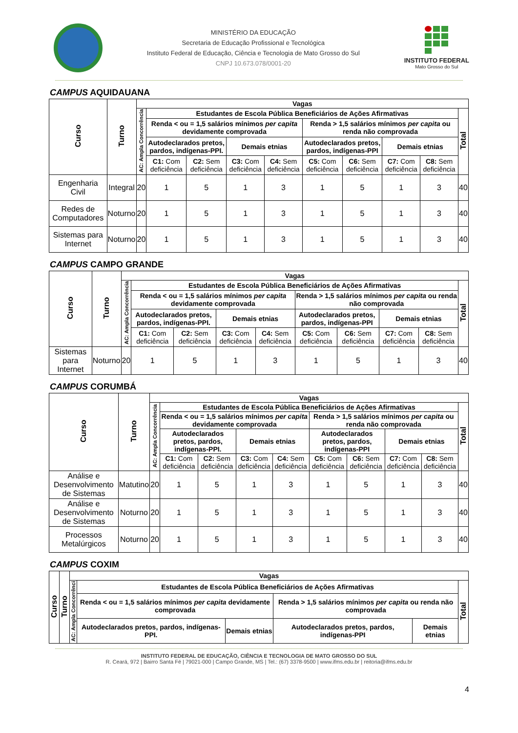MINISTÉRIO DA EDUCAÇÃO
Secretaria de Educação Profissional e Tecnológica
Instituto Federal de Educação, Ciência e Tecnologia de Mato Grosso do Sul
CNPJ 10.673.078/0001-20
INSTITUTO FEDERAL
Mato Grosso do Sul
CAMPUS AQUIDAUANA
| Curso | Turno | Vagas | | | | | | | | | |
| --- | --- | --- | --- | --- | --- | --- | --- | --- | --- | --- | --- |
| | | AC: Ampla Concorrência | Estudantes de Escola Pública Beneficiários de Ações Afirmativas | | | | | | | | Total |
| | | | Renda < ou = 1,5 salários mínimos per capita devidamente comprovada | | | | Renda > 1,5 salários mínimos per capita ou renda não comprovada | | | | |
| | | | Autodeclarados pretos, pardos, indígenas-PPI. | | Demais etnias | | Autodeclarados pretos, pardos, indígenas-PPI | | Demais etnias | | |
| | | | C1: Com deficiência | C2: Sem deficiência | C3: Com deficiência | C4: Sem deficiência | C5: Com deficiência | C6: Sem deficiência | C7: Com deficiência | C8: Sem deficiência | |
| Engenharia Civil | Integral | 20 | 1 | 5 | 1 | 3 | 1 | 5 | 1 | 3 | 40 |
| Redes de Computadores | Noturno | 20 | 1 | 5 | 1 | 3 | 1 | 5 | 1 | 3 | 40 |
| Sistemas para Internet | Noturno | 20 | 1 | 5 | 1 | 3 | 1 | 5 | 1 | 3 | 40 |
CAMPUS CAMPO GRANDE
| Curso | Turno | Vagas | | | | | | | | | |
| --- | --- | --- | --- | --- | --- | --- | --- | --- | --- | --- | --- |
| | | AC: Ampla Concorrência | Estudantes de Escola Pública Beneficiários de Ações Afirmativas | | | | | | | | Total |
| | | | Renda < ou = 1,5 salários mínimos per capita devidamente comprovada | | | | Renda > 1,5 salários mínimos per capita ou renda não comprovada | | | | |
| | | | Autodeclarados pretos, pardos, indígenas-PPI. | | Demais etnias | | Autodeclarados pretos, pardos, indígenas-PPI | | Demais etnias | | |
| | | | C1: Com deficiência | C2: Sem deficiência | C3: Com deficiência | C4: Sem deficiência | C5: Com deficiência | C6: Sem deficiência | C7: Com deficiência | C8: Sem deficiência | |
| Sistemas para Internet | Noturno | 20 | 1 | 5 | 1 | 3 | 1 | 5 | 1 | 3 | 40 |
CAMPUS CORUMBÁ
| Curso | Turno | Vagas | | | | | | | | | |
| --- | --- | --- | --- | --- | --- | --- | --- | --- | --- | --- | --- |
| | | AC: Ampla Concorrência | Estudantes de Escola Pública Beneficiários de Ações Afirmativas | | | | | | | | Total |
| | | | Renda < ou = 1,5 salários mínimos per capita devidamente comprovada | | | | Renda > 1,5 salários mínimos per capita ou renda não comprovada | | | | |
| | | | Autodeclarados pretos, pardos, indígenas-PPI. | | Demais etnias | | Autodeclarados pretos, pardos, indígenas-PPI | | Demais etnias | | |
| | | | C1: Com deficiência | C2: Sem deficiência | C3: Com deficiência | C4: Sem deficiência | C5: Com deficiência | C6: Sem deficiência | C7: Com deficiência | C8: Sem deficiência | |
| Análise e Desenvolvimento de Sistemas | Matutino | 20 | 1 | 5 | 1 | 3 | 1 | 5 | 1 | 3 | 40 |
| Análise e Desenvolvimento de Sistemas | Noturno | 20 | 1 | 5 | 1 | 3 | 1 | 5 | 1 | 3 | 40 |
| Processos Metalúrgicos | Noturno | 20 | 1 | 5 | 1 | 3 | 1 | 5 | 1 | 3 | 40 |
CAMPUS COXIM
| Curso | Turno | Vagas | | | | | |
| --- | --- | --- | --- | --- | --- | --- | --- |
| | | AC: Ampla Concorrênci | Estudantes de Escola Pública Beneficiários de Ações Afirmativas | | | | Total |
| | | | Renda < ou = 1,5 salários mínimos per capita devidamente comprovada | | Renda > 1,5 salários mínimos per capita ou renda não comprovada | | |
| | | | Autodeclarados pretos, pardos, indígenas-PPI. | Demais etnias | Autodeclarados pretos, pardos, indígenas-PPI | Demais etnias | |
4
INSTITUTO FEDERAL DE EDUCAÇÃO, CIÊNCIA E TECNOLOGIA DE MATO GROSSO DO SUL
R. Ceará, 972 | Bairro Santa Fé | 79021-000 | Campo Grande, MS | Tel.: (67) 3378-9500 | www.ifms.edu.br | reitoria@ifms.edu.br